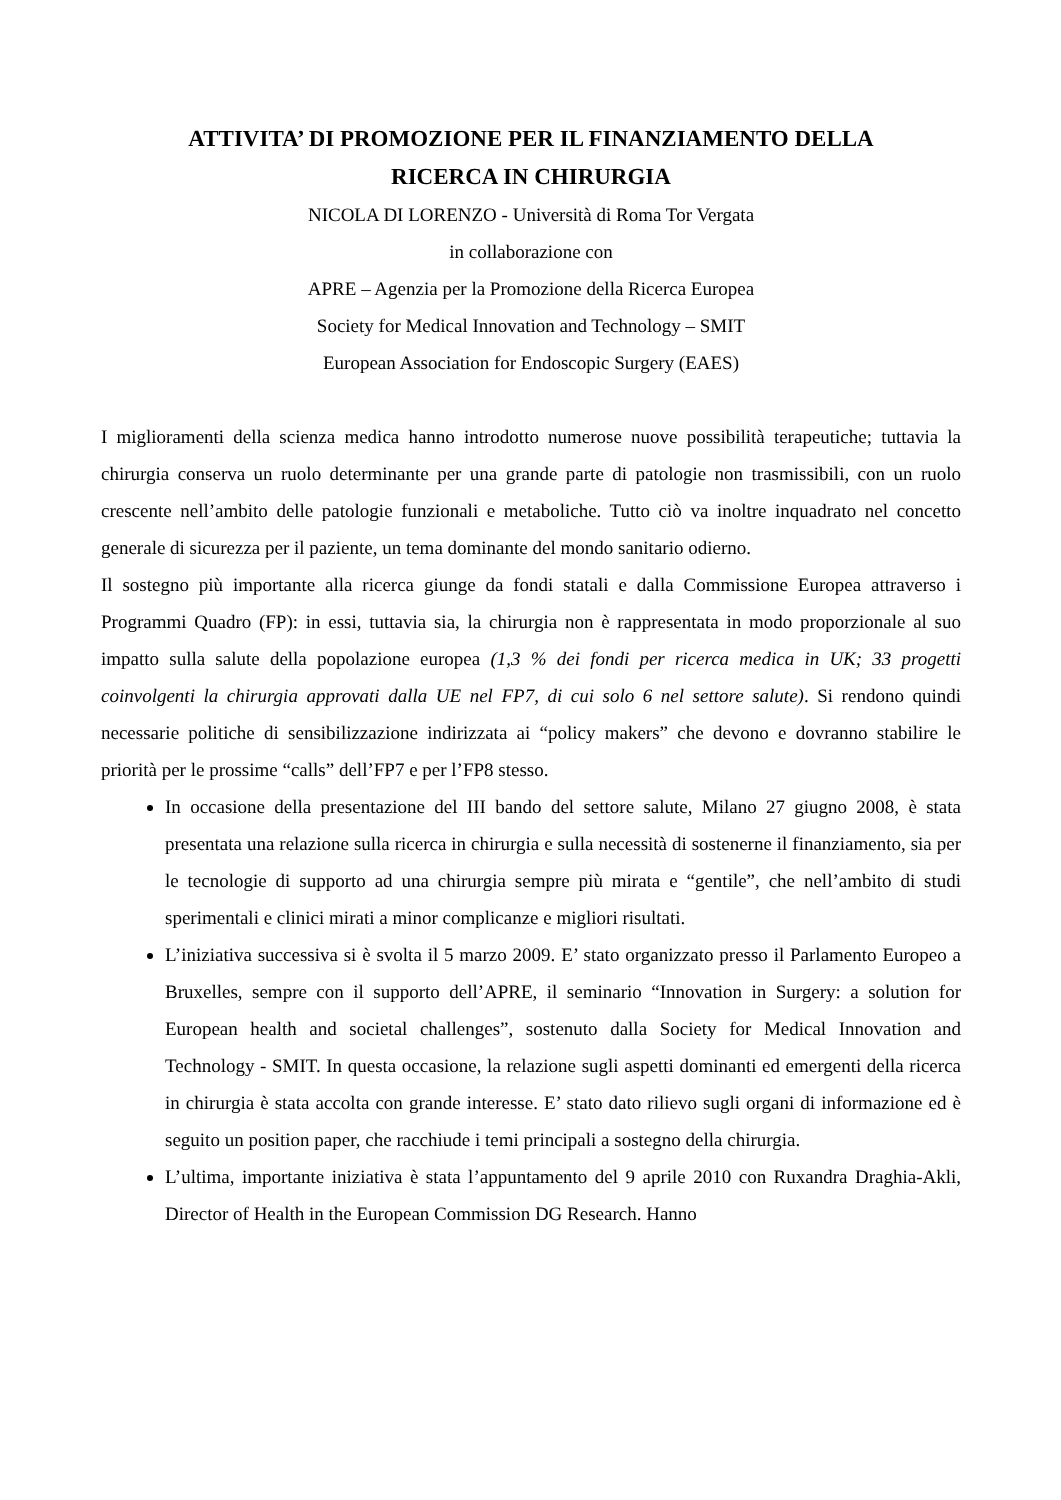ATTIVITA’ DI PROMOZIONE PER IL FINANZIAMENTO DELLA
RICERCA IN CHIRURGIA
NICOLA DI LORENZO - Università di Roma Tor Vergata
in collaborazione con
APRE – Agenzia per la Promozione della Ricerca Europea
Society for Medical Innovation and Technology – SMIT
European Association for Endoscopic Surgery (EAES)
I miglioramenti della scienza medica hanno introdotto numerose nuove possibilità terapeutiche; tuttavia la chirurgia conserva un ruolo determinante per una grande parte di patologie non trasmissibili, con un ruolo crescente nell’ambito delle patologie funzionali e metaboliche. Tutto ciò va inoltre inquadrato nel concetto generale di sicurezza per il paziente, un tema dominante del mondo sanitario odierno.
Il sostegno più importante alla ricerca giunge da fondi statali e dalla Commissione Europea attraverso i Programmi Quadro (FP): in essi, tuttavia sia, la chirurgia non è rappresentata in modo proporzionale al suo impatto sulla salute della popolazione europea (1,3 % dei fondi per ricerca medica in UK; 33 progetti coinvolgenti la chirurgia approvati dalla UE nel FP7, di cui solo 6 nel settore salute). Si rendono quindi necessarie politiche di sensibilizzazione indirizzata ai “policy makers” che devono e dovranno stabilire le priorità per le prossime “calls” dell’FP7 e per l’FP8 stesso.
In occasione della presentazione del III bando del settore salute, Milano 27 giugno 2008, è stata presentata una relazione sulla ricerca in chirurgia e sulla necessità di sostenerne il finanziamento, sia per le tecnologie di supporto ad una chirurgia sempre più mirata e “gentile”, che nell’ambito di studi sperimentali e clinici mirati a minor complicanze e migliori risultati.
L’iniziativa successiva si è svolta il 5 marzo 2009. E’ stato organizzato presso il Parlamento Europeo a Bruxelles, sempre con il supporto dell’APRE, il seminario “Innovation in Surgery: a solution for European health and societal challenges”, sostenuto dalla Society for Medical Innovation and Technology - SMIT. In questa occasione, la relazione sugli aspetti dominanti ed emergenti della ricerca in chirurgia è stata accolta con grande interesse. E’ stato dato rilievo sugli organi di informazione ed è seguito un position paper, che racchiude i temi principali a sostegno della chirurgia.
L’ultima, importante iniziativa è stata l’appuntamento del 9 aprile 2010 con Ruxandra Draghia-Akli, Director of Health in the European Commission DG Research. Hanno